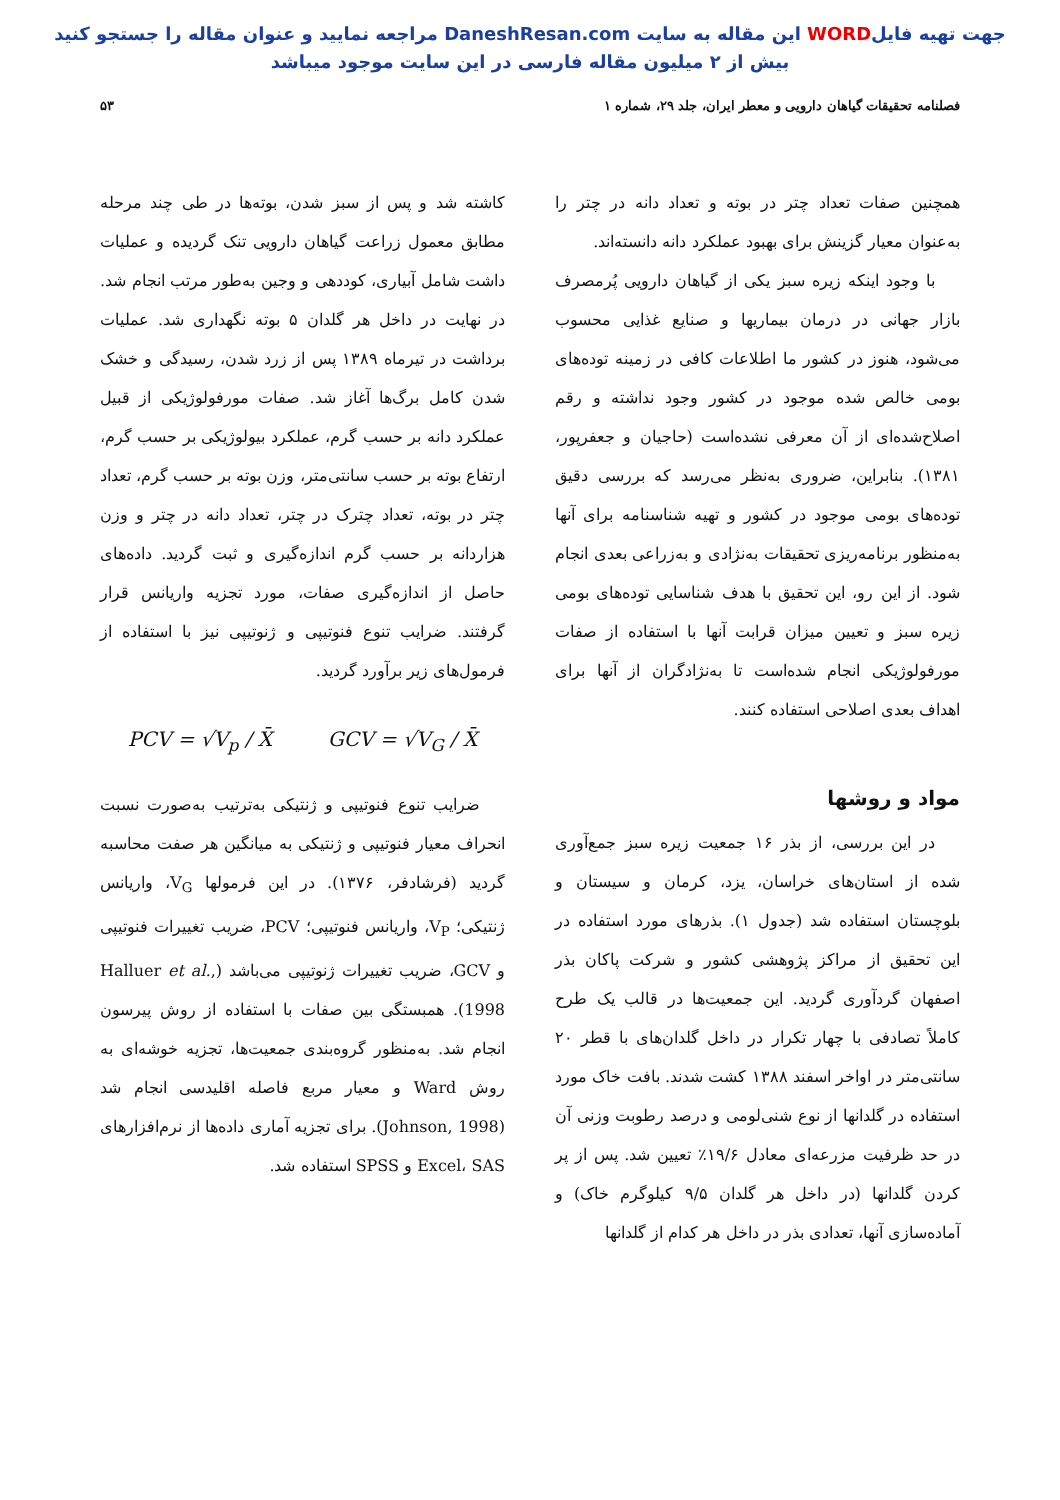جهت تهیه فایلWORD این مقاله به سایت DaneshResan.com مراجعه نمایید و عنوان مقاله را جستجو کنید
بیش از ۲ میلیون مقاله فارسی در این سایت موجود میباشد
فصلنامه تحقیقات گیاهان دارویی و معطر ایران، جلد ۲۹، شماره ۱ ۵۳
همچنین صفات تعداد چتر در بوته و تعداد دانه در چتر را به‌عنوان معیار گزینش برای بهبود عملکرد دانه دانسته‌اند.
با وجود اینکه زیره سبز یکی از گیاهان دارویی پُرمصرف بازار جهانی در درمان بیماریها و صنایع غذایی محسوب می‌شود، هنوز در کشور ما اطلاعات کافی در زمینه توده‌های بومی خالص شده موجود در کشور وجود نداشته و رقم اصلاح‌شده‌ای از آن معرفی نشده‌است (حاجیان و جعفرپور، ۱۳۸۱). بنابراین، ضروری به‌نظر می‌رسد که بررسی دقیق توده‌های بومی موجود در کشور و تهیه شناسنامه برای آنها به‌منظور برنامه‌ریزی تحقیقات به‌نژادی و به‌زراعی بعدی انجام شود. از این رو، این تحقیق با هدف شناسایی توده‌های بومی زیره سبز و تعیین میزان قرابت آنها با استفاده از صفات مورفولوژیکی انجام شده‌است تا به‌نژادگران از آنها برای اهداف بعدی اصلاحی استفاده کنند.
مواد و روشها
در این بررسی، از بذر ۱۶ جمعیت زیره سبز جمع‌آوری شده از استان‌های خراسان، یزد، کرمان و سیستان و بلوچستان استفاده شد (جدول ۱). بذرهای مورد استفاده در این تحقیق از مراکز پژوهشی کشور و شرکت پاکان بذر اصفهان گردآوری گردید. این جمعیت‌ها در قالب یک طرح کاملاً تصادفی با چهار تکرار در داخل گلدان‌های با قطر ۲۰ سانتی‌متر در اواخر اسفند ۱۳۸۸ کشت شدند. بافت خاک مورد استفاده در گلدانها از نوع شنی‌لومی و درصد رطوبت وزنی آن در حد ظرفیت مزرعه‌ای معادل ۱۹/۶٪ تعیین شد. پس از پر کردن گلدانها (در داخل هر گلدان ۹/۵ کیلوگرم خاک) و آماده‌سازی آنها، تعدادی بذر در داخل هر کدام از گلدانها
کاشته شد و پس از سبز شدن، بوته‌ها در طی چند مرحله مطابق معمول زراعت گیاهان دارویی تنک گردیده و عملیات داشت شامل آبیاری، کوددهی و وجین به‌طور مرتب انجام شد. در نهایت در داخل هر گلدان ۵ بوته نگهداری شد. عملیات برداشت در تیرماه ۱۳۸۹ پس از زرد شدن، رسیدگی و خشک شدن کامل برگ‌ها آغاز شد. صفات مورفولوژیکی از قبیل عملکرد دانه بر حسب گرم، عملکرد بیولوژیکی بر حسب گرم، ارتفاع بوته بر حسب سانتی‌متر، وزن بوته بر حسب گرم، تعداد چتر در بوته، تعداد چترک در چتر، تعداد دانه در چتر و وزن هزاردانه بر حسب گرم اندازه‌گیری و ثبت گردید. داده‌های حاصل از اندازه‌گیری صفات، مورد تجزیه واریانس قرار گرفتند. ضرایب تنوع فنوتیپی و ژنوتیپی نیز با استفاده از فرمول‌های زیر برآورد گردید.
PCV = √V<sub>p</sub> / X̄ GCV = √V<sub>G</sub> / X̄
ضرایب تنوع فنوتیپی و ژنتیکی به‌ترتیب به‌صورت نسبت انحراف معیار فنوتیپی و ژنتیکی به میانگین هر صفت محاسبه گردید (فرشادفر، ۱۳۷۶). در این فرمولها V<sub>G</sub>، واریانس ژنتیکی؛ V<sub>P</sub>، واریانس فنوتیپی؛ PCV، ضریب تغییرات فنوتیپی و GCV، ضریب تغییرات ژنوتیپی می‌باشد (Halluer et al., 1998). همبستگی بین صفات با استفاده از روش پیرسون انجام شد. به‌منظور گروه‌بندی جمعیت‌ها، تجزیه خوشه‌ای به روش Ward و معیار مربع فاصله اقلیدسی انجام شد (Johnson, 1998). برای تجزیه آماری داده‌ها از نرم‌افزارهای Excel، SAS و SPSS استفاده شد.